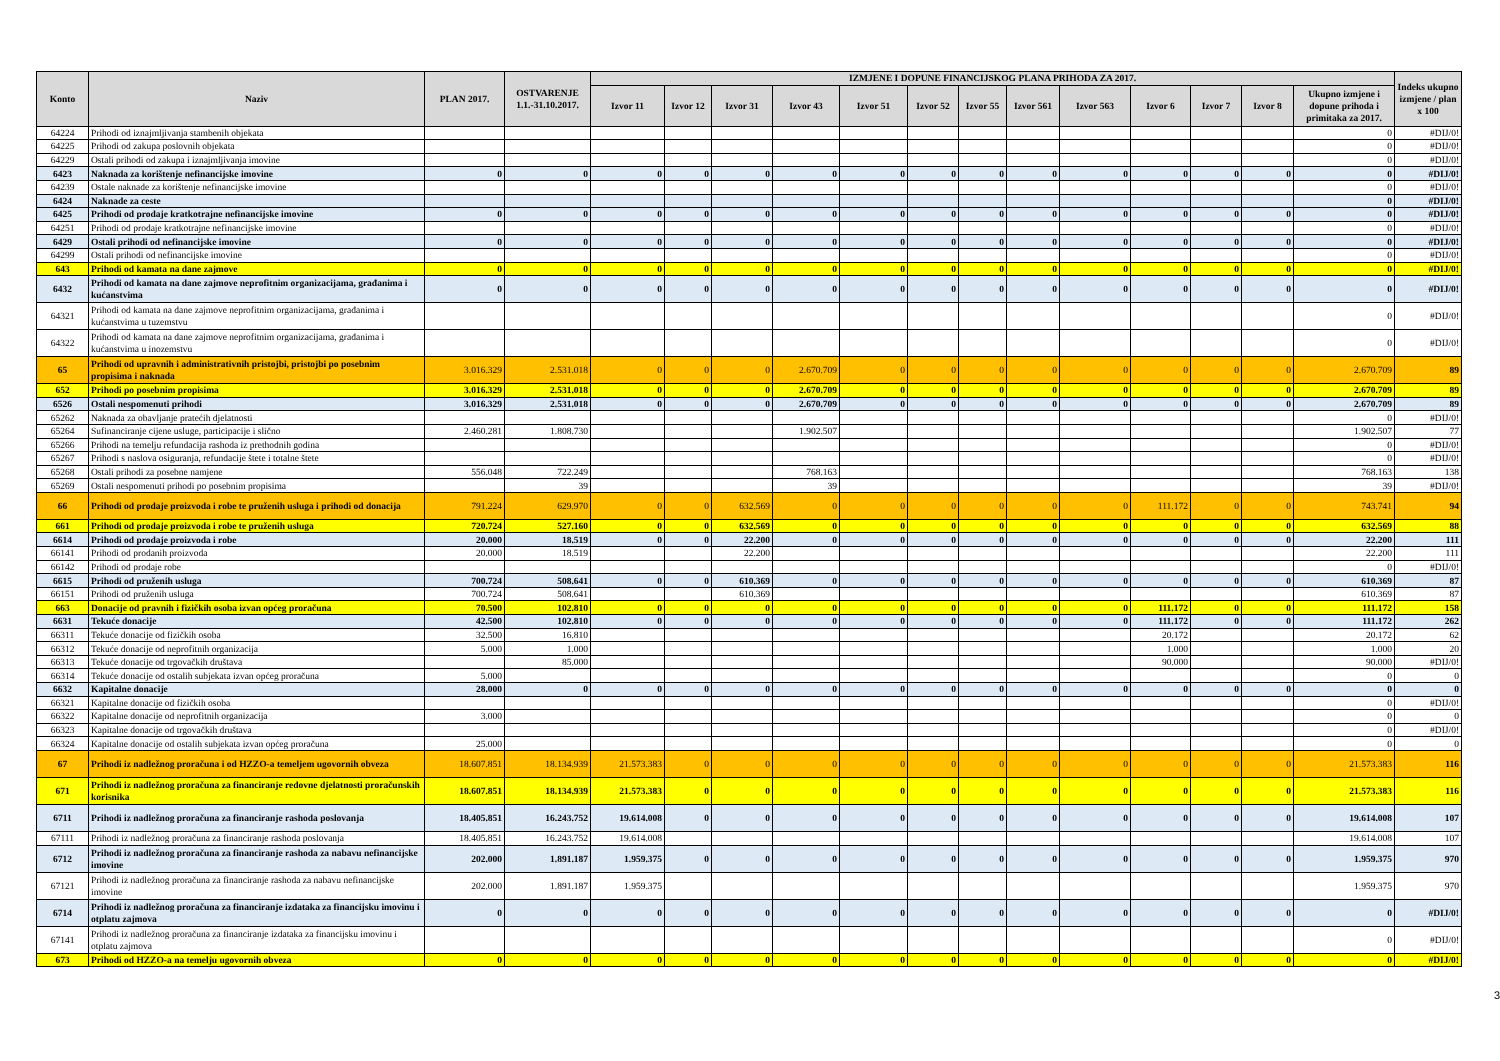| Konto | Naziv | PLAN 2017. | OSTVARENJE 1.1.-31.10.2017. | IZMJENE I DOPUNE FINANCIJSKOG PLANA PRIHODA ZA 2017. | | | | | | | | | | | | | Indeks ukupno izmjene / plan x 100 |
| --- | --- | --- | --- | --- | --- | --- | --- | --- | --- | --- | --- | --- | --- | --- | --- | --- | --- |
| | | | | Izvor 11 | Izvor 12 | Izvor 31 | Izvor 43 | Izvor 51 | Izvor 52 | Izvor 55 | Izvor 561 | Izvor 563 | Izvor 6 | Izvor 7 | Izvor 8 | Ukupno izmjene i dopune prihoda i primitaka za 2017. | |
| 64224 | Prihodi od iznajmljivanja stambenih objekata | | | | | | | | | | | | | | | 0 | #DIJ/0! |
| 64225 | Prihodi od zakupa poslovnih objekata | | | | | | | | | | | | | | | 0 | #DIJ/0! |
| 64229 | Ostali prihodi od zakupa i iznajmljivanja imovine | | | | | | | | | | | | | | | 0 | #DIJ/0! |
| 6423 | Naknada za korištenje nefinancijske imovine | 0 | 0 | 0 | 0 | 0 | 0 | 0 | 0 | 0 | 0 | 0 | 0 | 0 | 0 | 0 | #DIJ/0! |
| 64239 | Ostale naknade za korištenje nefinancijske imovine | | | | | | | | | | | | | | | 0 | #DIJ/0! |
| 6424 | Naknade za ceste | | | | | | | | | | | | | | | 0 | #DIJ/0! |
| 6425 | Prihodi od prodaje kratkotrajne nefinancijske imovine | 0 | 0 | 0 | 0 | 0 | 0 | 0 | 0 | 0 | 0 | 0 | 0 | 0 | 0 | 0 | #DIJ/0! |
| 64251 | Prihodi od prodaje kratkotrajne nefinancijske imovine | | | | | | | | | | | | | | | 0 | #DIJ/0! |
| 6429 | Ostali prihodi od nefinancijske imovine | 0 | 0 | 0 | 0 | 0 | 0 | 0 | 0 | 0 | 0 | 0 | 0 | 0 | 0 | 0 | #DIJ/0! |
| 64299 | Ostali prihodi od nefinancijske imovine | | | | | | | | | | | | | | | 0 | #DIJ/0! |
| 643 | Prihodi od kamata na dane zajmove | 0 | 0 | 0 | 0 | 0 | 0 | 0 | 0 | 0 | 0 | 0 | 0 | 0 | 0 | 0 | #DIJ/0! |
| 6432 | Prihodi od kamata na dane zajmove neprofitnim organizacijama, građanima i kućanstvima | 0 | 0 | 0 | 0 | 0 | 0 | 0 | 0 | 0 | 0 | 0 | 0 | 0 | 0 | 0 | #DIJ/0! |
| 64321 | Prihodi od kamata na dane zajmove neprofitnim organizacijama, građanima i kućanstvima u tuzemstvu | | | | | | | | | | | | | | | 0 | #DIJ/0! |
| 64322 | Prihodi od kamata na dane zajmove neprofitnim organizacijama, građanima i kućanstvima u inozemstvu | | | | | | | | | | | | | | | 0 | #DIJ/0! |
| 65 | Prihodi od upravnih i administrativnih pristojbi, pristojbi po posebnim propisima i naknada | 3.016.329 | 2.531.018 | 0 | 0 | 0 | 2.670.709 | 0 | 0 | 0 | 0 | 0 | 0 | 0 | 0 | 2.670.709 | 89 |
| 652 | Prihodi po posebnim propisima | 3.016.329 | 2.531.018 | 0 | 0 | 0 | 2.670.709 | 0 | 0 | 0 | 0 | 0 | 0 | 0 | 0 | 2.670.709 | 89 |
| 6526 | Ostali nespomenuti prihodi | 3.016.329 | 2.531.018 | 0 | 0 | 0 | 2.670.709 | 0 | 0 | 0 | 0 | 0 | 0 | 0 | 0 | 2.670.709 | 89 |
| 65262 | Naknada za obavljanje pratećih djelatnosti | | | | | | | | | | | | | | | 0 | #DIJ/0! |
| 65264 | Sufinanciranje cijene usluge, participacije i slično | 2.460.281 | 1.808.730 | | | | 1.902.507 | | | | | | | | | 1.902.507 | 77 |
| 65266 | Prihodi na temelju refundacija rashoda iz prethodnih godina | | | | | | | | | | | | | | | 0 | #DIJ/0! |
| 65267 | Prihodi s naslova osiguranja, refundacije štete i totalne štete | | | | | | | | | | | | | | | 0 | #DIJ/0! |
| 65268 | Ostali prihodi za posebne namjene | 556.048 | 722.249 | | | | 768.163 | | | | | | | | | 768.163 | 138 |
| 65269 | Ostali nespomenuti prihodi po posebnim propisima | | 39 | | | | 39 | | | | | | | | | 39 | #DIJ/0! |
| 66 | Prihodi od prodaje proizvoda i robe te pruženih usluga i prihodi od donacija | 791.224 | 629.970 | 0 | 0 | 632.569 | 0 | 0 | 0 | 0 | 0 | 0 | 111.172 | 0 | 0 | 743.741 | 94 |
| 661 | Prihodi od prodaje proizvoda i robe te pruženih usluga | 720.724 | 527.160 | 0 | 0 | 632.569 | 0 | 0 | 0 | 0 | 0 | 0 | 0 | 0 | 0 | 632.569 | 88 |
| 6614 | Prihodi od prodaje proizvoda i robe | 20.000 | 18.519 | 0 | 0 | 22.200 | 0 | 0 | 0 | 0 | 0 | 0 | 0 | 0 | 0 | 22.200 | 111 |
| 66141 | Prihodi od prodanih proizvoda | 20.000 | 18.519 | | | 22.200 | | | | | | | | | | 22.200 | 111 |
| 66142 | Prihodi od prodaje robe | | | | | | | | | | | | | | | 0 | #DIJ/0! |
| 6615 | Prihodi od pruženih usluga | 700.724 | 508.641 | 0 | 0 | 610.369 | 0 | 0 | 0 | 0 | 0 | 0 | 0 | 0 | 0 | 610.369 | 87 |
| 66151 | Prihodi od pruženih usluga | 700.724 | 508.641 | | | 610.369 | | | | | | | | | | 610.369 | 87 |
| 663 | Donacije od pravnih i fizičkih osoba izvan općeg proračuna | 70.500 | 102.810 | 0 | 0 | 0 | 0 | 0 | 0 | 0 | 0 | 0 | 111.172 | 0 | 0 | 111.172 | 158 |
| 6631 | Tekuće donacije | 42.500 | 102.810 | 0 | 0 | 0 | 0 | 0 | 0 | 0 | 0 | 0 | 111.172 | 0 | 0 | 111.172 | 262 |
| 66311 | Tekuće donacije od fizičkih osoba | 32.500 | 16.810 | | | | | | | | | | 20.172 | | | 20.172 | 62 |
| 66312 | Tekuće donacije od neprofitnih organizacija | 5.000 | 1.000 | | | | | | | | | | 1.000 | | | 1.000 | 20 |
| 66313 | Tekuće donacije od trgovačkih društava | | 85.000 | | | | | | | | | | 90.000 | | | 90.000 | #DIJ/0! |
| 66314 | Tekuće donacije od ostalih subjekata izvan općeg proračuna | 5.000 | | | | | | | | | | | | | | 0 | 0 |
| 6632 | Kapitalne donacije | 28.000 | 0 | 0 | 0 | 0 | 0 | 0 | 0 | 0 | 0 | 0 | 0 | 0 | 0 | 0 | 0 |
| 66321 | Kapitalne donacije od fizičkih osoba | | | | | | | | | | | | | | | 0 | #DIJ/0! |
| 66322 | Kapitalne donacije od neprofitnih organizacija | 3.000 | | | | | | | | | | | | | | 0 | 0 |
| 66323 | Kapitalne donacije od trgovačkih društava | | | | | | | | | | | | | | | 0 | #DIJ/0! |
| 66324 | Kapitalne donacije od ostalih subjekata izvan općeg proračuna | 25.000 | | | | | | | | | | | | | | 0 | 0 |
| 67 | Prihodi iz nadležnog proračuna i od HZZO-a temeljem ugovornih obveza | 18.607.851 | 18.134.939 | 21.573.383 | 0 | 0 | 0 | 0 | 0 | 0 | 0 | 0 | 0 | 0 | 0 | 21.573.383 | 116 |
| 671 | Prihodi iz nadležnog proračuna za financiranje redovne djelatnosti proračunskih korisnika | 18.607.851 | 18.134.939 | 21.573.383 | 0 | 0 | 0 | 0 | 0 | 0 | 0 | 0 | 0 | 0 | 0 | 21.573.383 | 116 |
| 6711 | Prihodi iz nadležnog proračuna za financiranje rashoda poslovanja | 18.405.851 | 16.243.752 | 19.614.008 | 0 | 0 | 0 | 0 | 0 | 0 | 0 | 0 | 0 | 0 | 0 | 19.614.008 | 107 |
| 67111 | Prihodi iz nadležnog proračuna za financiranje rashoda poslovanja | 18.405.851 | 16.243.752 | 19.614.008 | | | | | | | | | | | | 19.614.008 | 107 |
| 6712 | Prihodi iz nadležnog proračuna za financiranje rashoda za nabavu nefinancijske imovine | 202.000 | 1.891.187 | 1.959.375 | 0 | 0 | 0 | 0 | 0 | 0 | 0 | 0 | 0 | 0 | 0 | 1.959.375 | 970 |
| 67121 | Prihodi iz nadležnog proračuna za financiranje rashoda za nabavu nefinancijske imovine | 202.000 | 1.891.187 | 1.959.375 | | | | | | | | | | | | 1.959.375 | 970 |
| 6714 | Prihodi iz nadležnog proračuna za financiranje izdataka za financijsku imovinu i otplatu zajmova | 0 | 0 | 0 | 0 | 0 | 0 | 0 | 0 | 0 | 0 | 0 | 0 | 0 | 0 | 0 | #DIJ/0! |
| 67141 | Prihodi iz nadležnog proračuna za financiranje izdataka za financijsku imovinu i otplatu zajmova | | | | | | | | | | | | | | | 0 | #DIJ/0! |
| 673 | Prihodi od HZZO-a na temelju ugovornih obveza | 0 | 0 | 0 | 0 | 0 | 0 | 0 | 0 | 0 | 0 | 0 | 0 | 0 | 0 | 0 | #DIJ/0! |
3